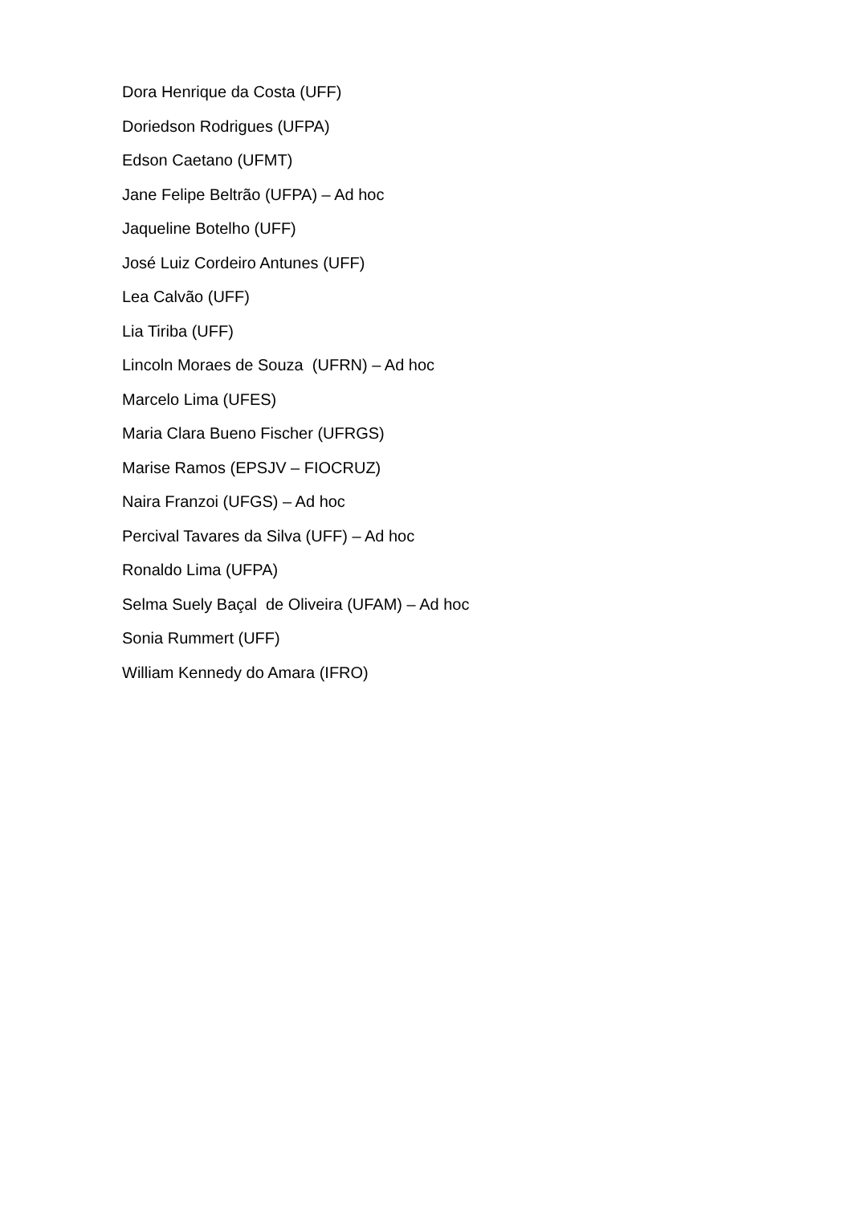Dora Henrique da Costa (UFF)
Doriedson Rodrigues (UFPA)
Edson Caetano (UFMT)
Jane Felipe Beltrão (UFPA) – Ad hoc
Jaqueline Botelho (UFF)
José Luiz Cordeiro Antunes (UFF)
Lea Calvão (UFF)
Lia Tiriba (UFF)
Lincoln Moraes de Souza (UFRN) – Ad hoc
Marcelo Lima (UFES)
Maria Clara Bueno Fischer (UFRGS)
Marise Ramos (EPSJV – FIOCRUZ)
Naira Franzoi (UFGS) – Ad hoc
Percival Tavares da Silva (UFF) – Ad hoc
Ronaldo Lima (UFPA)
Selma Suely Baçal de Oliveira (UFAM) – Ad hoc
Sonia Rummert (UFF)
William Kennedy do Amara (IFRO)